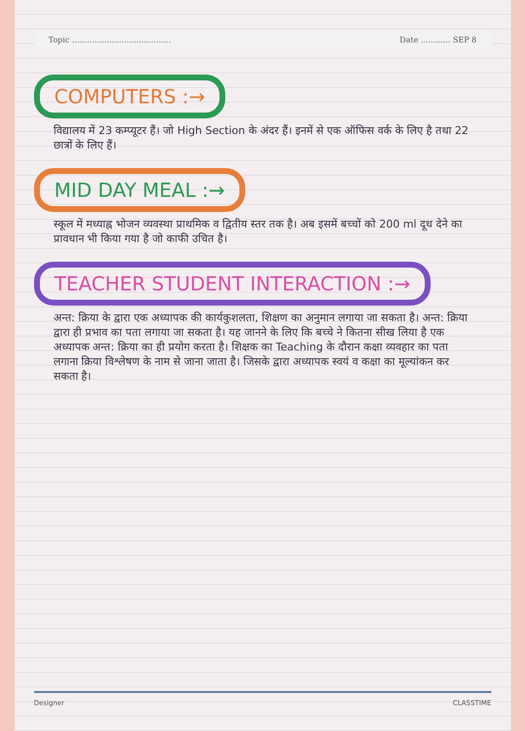Topic ........................................ Date ............ SEP 8
COMPUTERS :→
विद्यालय में 23 कम्प्यूटर हैं। जो High Section के अंदर हैं। इनमें से एक ऑफिस वर्क के लिए है तथा 22 छात्रों के लिए हैं।
MID DAY MEAL :→
स्कूल में मध्याह्न भोजन व्यवस्था प्राथमिक व द्वितीय स्तर तक है। अब इसमें बच्चों को 200 ml दूध देने का प्रावधान भी किया गया है जो काफी उचित है।
TEACHER STUDENT INTERACTION :→
अन्त: क्रिया के द्वारा एक अध्यापक की कार्यकुशलता, शिक्षण का अनुमान लगाया जा सकता है। अन्त: क्रिया द्वारा ही प्रभाव का पता लगाया जा सकता है। यह जानने के लिए कि बच्चे ने कितना सीख लिया है एक अध्यापक अन्त: क्रिया का ही प्रयोग करता है। शिक्षक का Teaching के दौरान कक्षा व्यवहार का पता लगाना क्रिया विश्लेषण के नाम से जाना जाता है। जिसके द्वारा अध्यापक स्वयं व कक्षा का मूल्यांकन कर सकता है।
Designer CLASSTIME